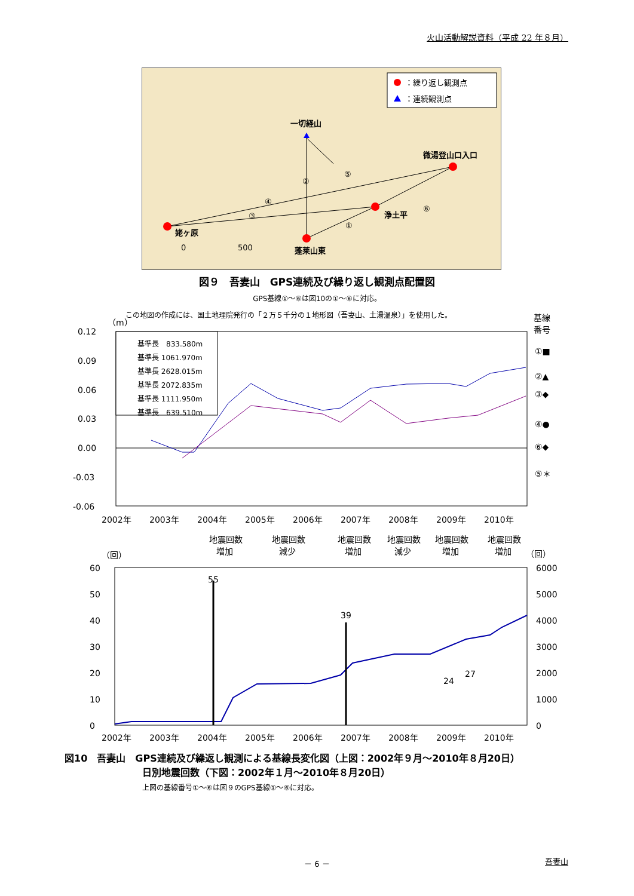火山活動解説資料（平成 22 年８月）
：繰り返し観測点
：連続観測点
一切経山
微湯登山口入口
浄土平
姥ヶ原
蓬莱山東
②
⑤
④
③
①
⑥
0
500
図９　吾妻山　GPS連続及び繰り返し観測点配置図
GPS基線①～⑥は図10の①～⑥に対応。
この地図の作成には、国土地理院発行の「２万５千分の１地形図（吾妻山、土湯温泉）」を使用した。
（m）
基線
番号
0.12
0.09
0.06
0.03
0.00
-0.03
-0.06
基準長　833.580m
基準長 1061.970m
基準長 2628.015m
基準長 2072.835m
基準長 1111.950m
基準長　639.510m
①■
②▲
③◆
④●
⑥◆
⑤＊
2002年
2003年
2004年
2005年
2006年
2007年
2008年
2009年
2010年
地震回数
増加
地震回数
減少
地震回数
増加
地震回数
減少
地震回数
増加
地震回数
増加
（回）
（回）
60
50
40
30
20
10
0
6000
5000
4000
3000
2000
1000
0
55
39
24
27
2002年
2003年
2004年
2005年
2006年
2007年
2008年
2009年
2010年
図10　吾妻山　GPS連続及び繰返し観測による基線長変化図（上図：2002年９月～2010年８月20日）
日別地震回数（下図：2002年１月～2010年８月20日）
上図の基線番号①～⑥は図９のGPS基線①～⑥に対応。
－ 6 － 吾妻山